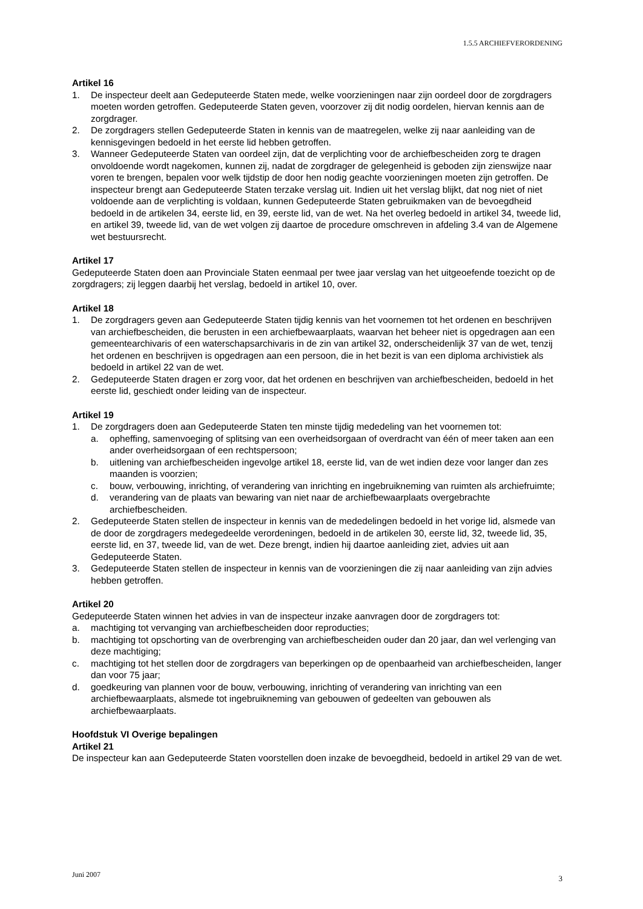1.5.5 ARCHIEFVERORDENING
Artikel 16
1. De inspecteur deelt aan Gedeputeerde Staten mede, welke voorzieningen naar zijn oordeel door de zorgdragers moeten worden getroffen. Gedeputeerde Staten geven, voorzover zij dit nodig oordelen, hiervan kennis aan de zorgdrager.
2. De zorgdragers stellen Gedeputeerde Staten in kennis van de maatregelen, welke zij naar aanleiding van de kennisgevingen bedoeld in het eerste lid hebben getroffen.
3. Wanneer Gedeputeerde Staten van oordeel zijn, dat de verplichting voor de archiefbescheiden zorg te dragen onvoldoende wordt nagekomen, kunnen zij, nadat de zorgdrager de gelegenheid is geboden zijn zienswijze naar voren te brengen, bepalen voor welk tijdstip de door hen nodig geachte voorzieningen moeten zijn getroffen. De inspecteur brengt aan Gedeputeerde Staten terzake verslag uit. Indien uit het verslag blijkt, dat nog niet of niet voldoende aan de verplichting is voldaan, kunnen Gedeputeerde Staten gebruikmaken van de bevoegdheid bedoeld in de artikelen 34, eerste lid, en 39, eerste lid, van de wet. Na het overleg bedoeld in artikel 34, tweede lid, en artikel 39, tweede lid, van de wet volgen zij daartoe de procedure omschreven in afdeling 3.4 van de Algemene wet bestuursrecht.
Artikel 17
Gedeputeerde Staten doen aan Provinciale Staten eenmaal per twee jaar verslag van het uitgeoefende toezicht op de zorgdragers; zij leggen daarbij het verslag, bedoeld in artikel 10, over.
Artikel 18
1. De zorgdragers geven aan Gedeputeerde Staten tijdig kennis van het voornemen tot het ordenen en beschrijven van archiefbescheiden, die berusten in een archiefbewaarplaats, waarvan het beheer niet is opgedragen aan een gemeentearchivaris of een waterschapsarchivaris in de zin van artikel 32, onderscheidenlijk 37 van de wet, tenzij het ordenen en beschrijven is opgedragen aan een persoon, die in het bezit is van een diploma archivistiek als bedoeld in artikel 22 van de wet.
2. Gedeputeerde Staten dragen er zorg voor, dat het ordenen en beschrijven van archiefbescheiden, bedoeld in het eerste lid, geschiedt onder leiding van de inspecteur.
Artikel 19
1. De zorgdragers doen aan Gedeputeerde Staten ten minste tijdig mededeling van het voornemen tot:
a. opheffing, samenvoeging of splitsing van een overheidsorgaan of overdracht van één of meer taken aan een ander overheidsorgaan of een rechtspersoon;
b. uitlening van archiefbescheiden ingevolge artikel 18, eerste lid, van de wet indien deze voor langer dan zes maanden is voorzien;
c. bouw, verbouwing, inrichting, of verandering van inrichting en ingebruikneming van ruimten als archiefruimte;
d. verandering van de plaats van bewaring van niet naar de archiefbewaarplaats overgebrachte archiefbescheiden.
2. Gedeputeerde Staten stellen de inspecteur in kennis van de mededelingen bedoeld in het vorige lid, alsmede van de door de zorgdragers medegedeelde verordeningen, bedoeld in de artikelen 30, eerste lid, 32, tweede lid, 35, eerste lid, en 37, tweede lid, van de wet. Deze brengt, indien hij daartoe aanleiding ziet, advies uit aan Gedeputeerde Staten.
3. Gedeputeerde Staten stellen de inspecteur in kennis van de voorzieningen die zij naar aanleiding van zijn advies hebben getroffen.
Artikel 20
Gedeputeerde Staten winnen het advies in van de inspecteur inzake aanvragen door de zorgdragers tot:
a. machtiging tot vervanging van archiefbescheiden door reproducties;
b. machtiging tot opschorting van de overbrenging van archiefbescheiden ouder dan 20 jaar, dan wel verlenging van deze machtiging;
c. machtiging tot het stellen door de zorgdragers van beperkingen op de openbaarheid van archiefbescheiden, langer dan voor 75 jaar;
d. goedkeuring van plannen voor de bouw, verbouwing, inrichting of verandering van inrichting van een archiefbewaarplaats, alsmede tot ingebruikneming van gebouwen of gedeelten van gebouwen als archiefbewaarplaats.
Hoofdstuk VI Overige bepalingen
Artikel 21
De inspecteur kan aan Gedeputeerde Staten voorstellen doen inzake de bevoegdheid, bedoeld in artikel 29 van de wet.
Juni 2007 3